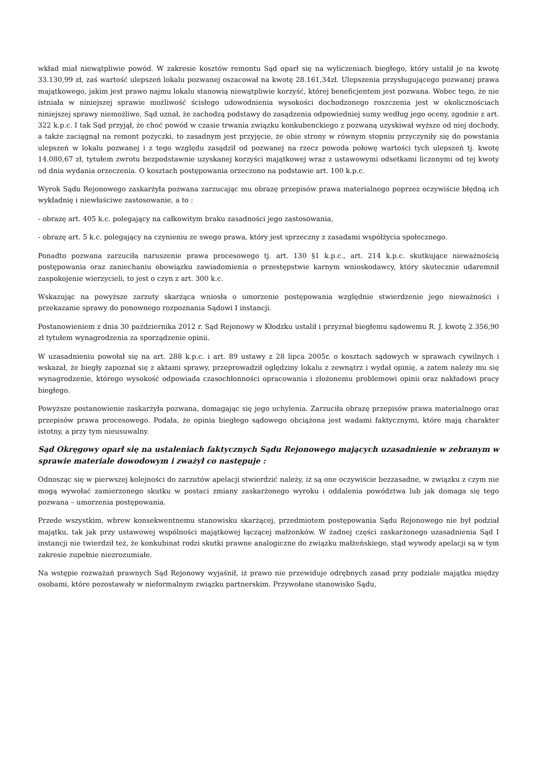wkład miał niewątpliwie powód. W zakresie kosztów remontu Sąd oparł się na wyliczeniach biegłego, który ustalił je na kwotę 33.130,99 zł, zaś wartość ulepszeń lokalu pozwanej oszacował na kwotę 28.161,34zł. Ulepszenia przysługującego pozwanej prawa majątkowego, jakim jest prawo najmu lokalu stanowią niewątpliwie korzyść, której beneficjentem jest pozwana. Wobec tego, że nie istniała w niniejszej sprawie możliwość ścisłego udowodnienia wysokości dochodzonego roszczenia jest w okolicznościach niniejszej sprawy niemożliwe, Sąd uznał, że zachodzą podstawy do zasądzenia odpowiedniej sumy według jego oceny, zgodnie z art. 322 k.p.c. I tak Sąd przyjął, że choć powód w czasie trwania związku konkubenckiego z pozwaną uzyskiwał wyższe od niej dochody, a także zaciągnął na remont pożyczki, to zasadnym jest przyjęcie, że obie strony w równym stopniu przyczyniły się do powstania ulepszeń w lokalu pozwanej i z tego względu zasądził od pozwanej na rzecz powoda połowę wartości tych ulepszeń tj. kwotę 14.080,67 zł, tytułem zwrotu bezpodstawnie uzyskanej korzyści majątkowej wraz z ustawowymi odsetkami liczonymi od tej kwoty od dnia wydania orzeczenia. O kosztach postępowania orzeczono na podstawie art. 100 k.p.c.
Wyrok Sądu Rejonowego zaskarżyła pozwana zarzucając mu obrazę przepisów prawa materialnego poprzez oczywiście błędną ich wykładnię i niewłaściwe zastosowanie, a to :
- obrazę art. 405 k.c. polegający na całkowitym braku zasadności jego zastosowania,
- obrazę art. 5 k.c. polegający na czynieniu ze swego prawa, który jest sprzeczny z zasadami współżycia społecznego.
Ponadto pozwana zarzuciła naruszenie prawa procesowego tj. art. 130 §1 k.p.c., art. 214 k.p.c. skutkujące nieważnością postępowania oraz zaniechaniu obowiązku zawiadomienia o przestępstwie karnym wnioskodawcy, który skutecznie udaremnił zaspokojenie wierzycieli, to jest o czyn z art. 300 k.c.
Wskazując na powyższe zarzuty skarżąca wniosła o umorzenie postępowania względnie stwierdzenie jego nieważności i przekazanie sprawy do ponownego rozpoznania Sądowi I instancji.
Postanowieniem z dnia 30 października 2012 r. Sąd Rejonowy w Kłodzku ustalił i przyznał biegłemu sądowemu R. J. kwotę 2.356,90 zł tytułem wynagrodzenia za sporządzenie opinii.
W uzasadnieniu powołał się na art. 288 k.p.c. i art. 89 ustawy z 28 lipca 2005r. o kosztach sądowych w sprawach cywilnych i wskazał, że biegły zapoznał się z aktami sprawy, przeprowadził oględziny lokalu z zewnątrz i wydał opinię, a zatem należy mu się wynagrodzenie, którego wysokość odpowiada czasochłonności opracowania i złożonemu problemowi opinii oraz nakładowi pracy biegłego.
Powyższe postanowienie zaskarżyła pozwana, domagając się jego uchylenia. Zarzuciła obrazę przepisów prawa materialnego oraz przepisów prawa procesowego. Podała, że opinia biegłego sądowego obciążona jest wadami faktycznymi, które mają charakter istotny, a przy tym nieusuwalny.
Sąd Okręgowy oparł się na ustaleniach faktycznych Sądu Rejonowego mających uzasadnienie w zebranym w sprawie materiale dowodowym i zważył co następuje :
Odnosząc się w pierwszej kolejności do zarzutów apelacji stwierdzić należy, iż są one oczywiście bezzasadne, w związku z czym nie mogą wywołać zamierzonego skutku w postaci zmiany zaskarżonego wyroku i oddalenia powództwa lub jak domaga się tego pozwana – umorzenia postępowania.
Przede wszystkim, wbrew konsekwentnemu stanowisku skarżącej, przedmiotem postępowania Sądu Rejonowego nie był podział majątku, tak jak przy ustawowej wspólności majątkowej łączącej małżonków. W żadnej części zaskarżonego uzasadnienia Sąd I instancji nie twierdził też, że konkubinat rodzi skutki prawne analogiczne do związku małżeńskiego, stąd wywody apelacji są w tym zakresie zupełnie niezrozumiałe.
Na wstępie rozważań prawnych Sąd Rejonowy wyjaśnił, iż prawo nie przewiduje odrębnych zasad przy podziale majątku między osobami, które pozostawały w nieformalnym związku partnerskim. Przywołane stanowisko Sądu,